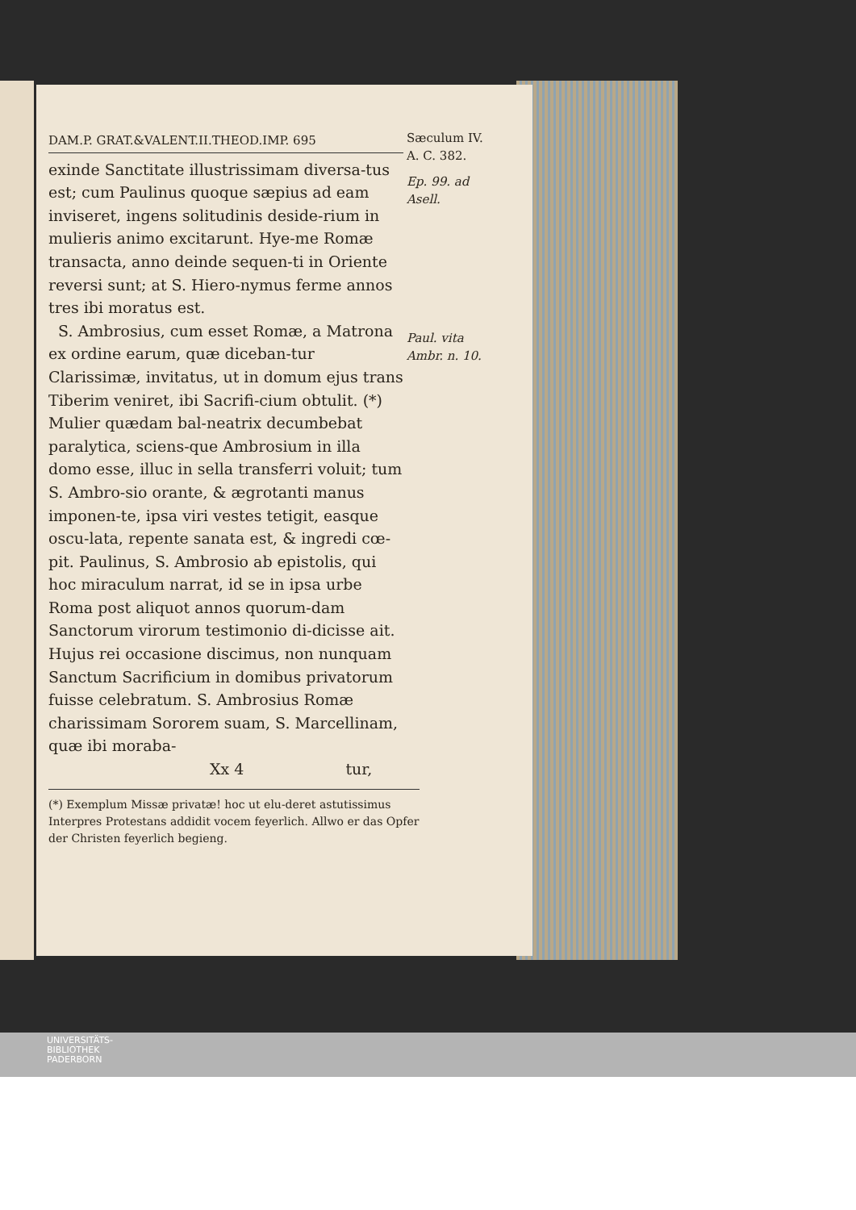DAM.P. GRAT.&VALENT.II.THEOD.IMP. 695
exinde Sanctitate illustrissimam diversa-tus est; cum Paulinus quoque sæpius ad eam inviseret, ingens solitudinis deside-rium in mulieris animo excitarunt. Hye-me Romæ transacta, anno deinde sequen-ti in Oriente reversi sunt; at S. Hiero-nymus ferme annos tres ibi moratus est.
S. Ambrosius, cum esset Romæ, a Matrona ex ordine earum, quæ diceban-tur Clarissimæ, invitatus, ut in domum ejus trans Tiberim veniret, ibi Sacrifi-cium obtulit. (*) Mulier quædam bal-neatrix decumbebat paralytica, sciens-que Ambrosium in illa domo esse, illuc in sella transferri voluit; tum S. Ambro-sio orante, & ægrotanti manus imponen-te, ipsa viri vestes tetigit, easque oscu-lata, repente sanata est, & ingredi cœ-pit. Paulinus, S. Ambrosio ab epistolis, qui hoc miraculum narrat, id se in ipsa urbe Roma post aliquot annos quorum-dam Sanctorum virorum testimonio di-dicisse ait. Hujus rei occasione discimus, non nunquam Sanctum Sacrificium in domibus privatorum fuisse celebratum. S. Ambrosius Romæ charissimam Sororem suam, S. Marcellinam, quæ ibi moraba-
Xx 4 tur,
(*) Exemplum Missæ privatæ! hoc ut elu-deret astutissimus Interpres Protestans addidit vocem feyerlich. Allwo er das Opfer der Christen feyerlich begieng.
Sæculum IV.
A. C. 382.
Ep. 99. ad Asell.
Paul. vita Ambr. n. 10.
UNIVERSITÄTS-
BIBLIOTHEK
PADERBORN